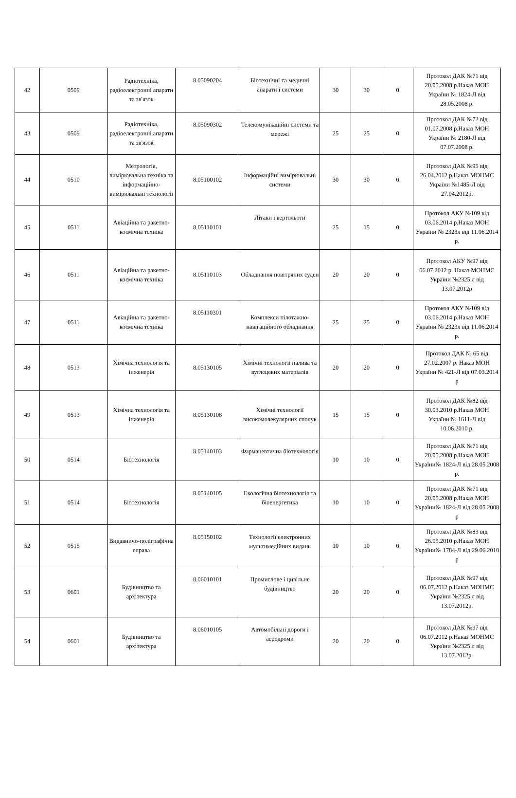| 42 | 0509 | Радіотехніка, радіоелектронні апарати та зв'язок | 8.05090204 | Біотехнічні та медичні апарати і системи | 30 | 30 | 0 | Протокол ДАК №71 від 20.05.2008 р.Наказ МОН України № 1824-Л від 28.05.2008 р. |
| 43 | 0509 | Радіотехніка, радіоелектронні апарати та зв'язок | 8.05090302 | Телекомунікаційні системи та мережі | 25 | 25 | 0 | Протокол ДАК №72 від 01.07.2008 р.Наказ МОН України № 2180-Л від 07.07.2008 р. |
| 44 | 0510 | Метрологія, вимірювальна техніка та інформаційно-вимірювальні технології | 8.05100102 | Інформаційні вимірювальні системи | 30 | 30 | 0 | Протокол ДАК №95 від 26.04.2012 р.Наказ МОНМС України №1485-Л від 27.04.2012р. |
| 45 | 0511 | Авіаційна та ракетно-космічна техніка | 8.05110101 | Літаки і вертольоти | 25 | 15 | 0 | Протокол АКУ №109 від 03.06.2014 р.Наказ МОН України № 2323л від 11.06.2014 р. |
| 46 | 0511 | Авіаційна та ракетно-космічна техніка | 8.05110103 | Обладнання повітряних суден | 20 | 20 | 0 | Протокол АКУ №97 від 06.07.2012 р. Наказ МОНМС України №2325 л від 13.07.2012р |
| 47 | 0511 | Авіаційна та ракетно-космічна техніка | 8.05110301 | Комплекси пілотажно-навігаційного обладнання | 25 | 25 | 0 | Протокол АКУ №109 від 03.06.2014 р.Наказ МОН України № 2323л від 11.06.2014 р. |
| 48 | 0513 | Хімічна технологія та інженерія | 8.05130105 | Хімічні технології палива та вуглецевих матеріалів | 20 | 20 | 0 | Протокол ДАК № 65 від 27.02.2007 р. Наказ МОН України № 421-Л від 07.03.2014 р |
| 49 | 0513 | Хімічна технологія та інженерія | 8.05130108 | Хімічні технології високомолекулярних сполук | 15 | 15 | 0 | Протокол ДАК №82 від 30.03.2010 р.Наказ МОН України № 1611-Л від 10.06.2010 р. |
| 50 | 0514 | Біотехнологія | 8.05140103 | Фармацевтична біотехнологія | 10 | 10 | 0 | Протокол ДАК №71 від 20.05.2008 р.Наказ МОН України№ 1824-Л від 28.05.2008 р. |
| 51 | 0514 | Біотехнологія | 8.05140105 | Екологічна біотехнологія та біоенергетика | 10 | 10 | 0 | Протокол ДАК №71 від 20.05.2008 р.Наказ МОН України№ 1824-Л від 28.05.2008 р |
| 52 | 0515 | Видавничо-поліграфічна справа | 8.05150102 | Технології електронних мультимедійних видань | 10 | 10 | 0 | Протокол ДАК №83 від 26.05.2010 р.Наказ МОН України№ 1784-Л від 29.06.2010 р |
| 53 | 0601 | Будівництво та архітектура | 8.06010101 | Промислове і цивільне будівництво | 20 | 20 | 0 | Протокол ДАК №97 від 06.07.2012 р.Наказ МОНМС України №2325 л від 13.07.2012р. |
| 54 | 0601 | Будівництво та архітектура | 8.06010105 | Автомобільні дороги і аеродроми | 20 | 20 | 0 | Протокол ДАК №97 від 06.07.2012 р.Наказ МОНМС України №2325 л від 13.07.2012р. |